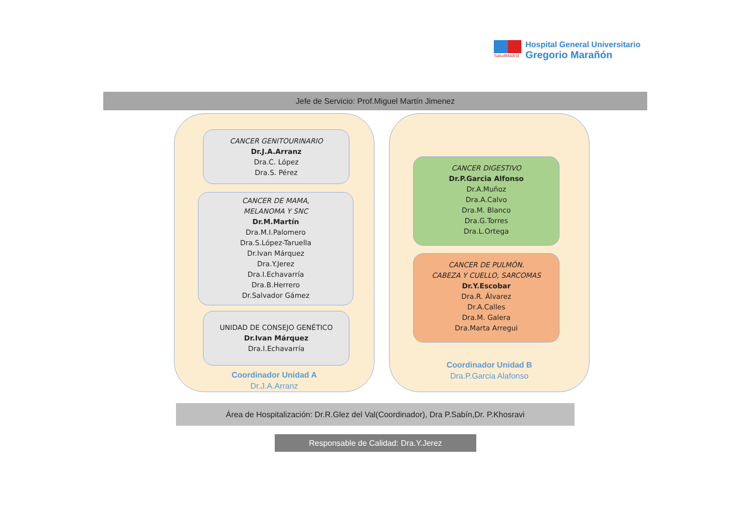SaludMadrid
Hospital General Universitario
Gregorio Marañón
Jefe de Servicio: Prof.Miguel Martín Jimenez
CANCER GENITOURINARIO
Dr.J.A.Arranz
Dra.C. López
Dra.S. Pérez
CANCER DE MAMA,
MELANOMA Y SNC
Dr.M.Martín
Dra.M.I.Palomero
Dra.S.López-Taruella
Dr.Ivan Márquez
Dra.Y.Jerez
Dra.I.Echavarría
Dra.B.Herrero
Dr.Salvador Gámez
UNIDAD DE CONSEJO GENÉTICO
Dr.Ivan Márquez
Dra.I.Echavarría
Coordinador Unidad A
Dr.J.A.Arranz
CANCER DIGESTIVO
Dr.P.Garcia Alfonso
Dr.A.Muñoz
Dra.A.Calvo
Dra.M. Blanco
Dra.G.Torres
Dra.L.Ortega
CANCER DE PULMÓN.
CABEZA Y CUELLO, SARCOMAS
Dr.Y.Escobar
Dra.R. Álvarez
Dr.A.Calles
Dra.M. Galera
Dra.Marta Arregui
Coordinador Unidad B
Dra.P.Garcia Alafonso
Área de Hospitalización: Dr.R.Glez del Val(Coordinador), Dra P.Sabín,Dr. P.Khosravi
Responsable de Calidad: Dra.Y.Jerez